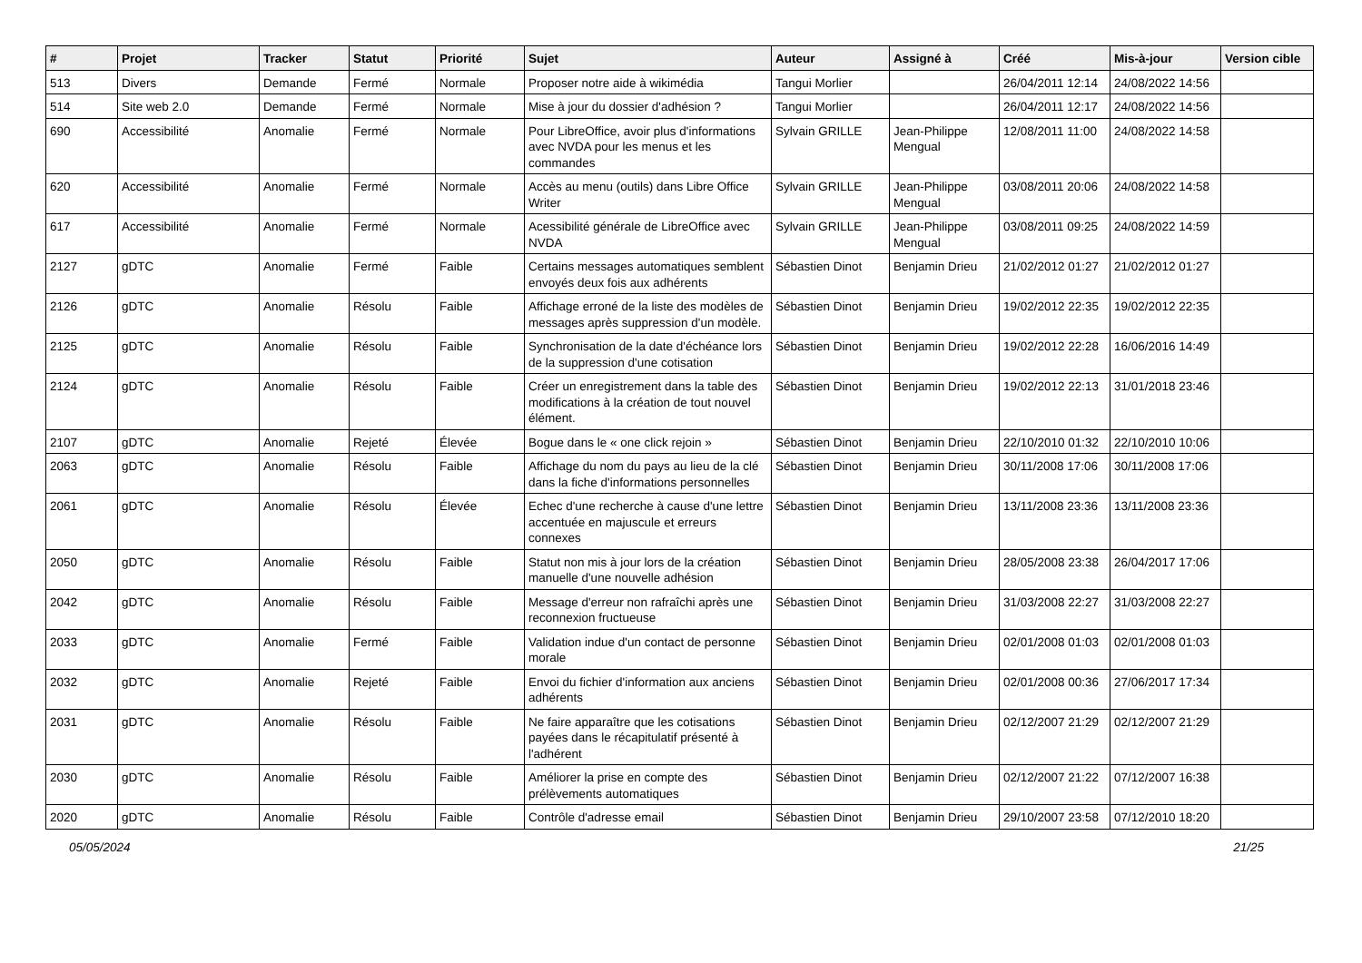| # | Projet | Tracker | Statut | Priorité | Sujet | Auteur | Assigné à | Créé | Mis-à-jour | Version cible |
| --- | --- | --- | --- | --- | --- | --- | --- | --- | --- | --- |
| 513 | Divers | Demande | Fermé | Normale | Proposer notre aide à wikimédia | Tangui Morlier | | 26/04/2011 12:14 | 24/08/2022 14:56 | |
| 514 | Site web 2.0 | Demande | Fermé | Normale | Mise à jour du dossier d'adhésion ? | Tangui Morlier | | 26/04/2011 12:17 | 24/08/2022 14:56 | |
| 690 | Accessibilité | Anomalie | Fermé | Normale | Pour LibreOffice, avoir plus d'informations avec NVDA pour les menus et les commandes | Sylvain GRILLE | Jean-Philippe Mengual | 12/08/2011 11:00 | 24/08/2022 14:58 | |
| 620 | Accessibilité | Anomalie | Fermé | Normale | Accès au menu (outils) dans Libre Office Writer | Sylvain GRILLE | Jean-Philippe Mengual | 03/08/2011 20:06 | 24/08/2022 14:58 | |
| 617 | Accessibilité | Anomalie | Fermé | Normale | Acessibilité générale de LibreOffice avec NVDA | Sylvain GRILLE | Jean-Philippe Mengual | 03/08/2011 09:25 | 24/08/2022 14:59 | |
| 2127 | gDTC | Anomalie | Fermé | Faible | Certains messages automatiques semblent envoyés deux fois aux adhérents | Sébastien Dinot | Benjamin Drieu | 21/02/2012 01:27 | 21/02/2012 01:27 | |
| 2126 | gDTC | Anomalie | Résolu | Faible | Affichage erroné de la liste des modèles de messages après suppression d'un modèle. | Sébastien Dinot | Benjamin Drieu | 19/02/2012 22:35 | 19/02/2012 22:35 | |
| 2125 | gDTC | Anomalie | Résolu | Faible | Synchronisation de la date d'échéance lors de la suppression d'une cotisation | Sébastien Dinot | Benjamin Drieu | 19/02/2012 22:28 | 16/06/2016 14:49 | |
| 2124 | gDTC | Anomalie | Résolu | Faible | Créer un enregistrement dans la table des modifications à la création de tout nouvel élément. | Sébastien Dinot | Benjamin Drieu | 19/02/2012 22:13 | 31/01/2018 23:46 | |
| 2107 | gDTC | Anomalie | Rejeté | Élevée | Bogue dans le « one click rejoin » | Sébastien Dinot | Benjamin Drieu | 22/10/2010 01:32 | 22/10/2010 10:06 | |
| 2063 | gDTC | Anomalie | Résolu | Faible | Affichage du nom du pays au lieu de la clé dans la fiche d'informations personnelles | Sébastien Dinot | Benjamin Drieu | 30/11/2008 17:06 | 30/11/2008 17:06 | |
| 2061 | gDTC | Anomalie | Résolu | Élevée | Echec d'une recherche à cause d'une lettre accentuée en majuscule et erreurs connexes | Sébastien Dinot | Benjamin Drieu | 13/11/2008 23:36 | 13/11/2008 23:36 | |
| 2050 | gDTC | Anomalie | Résolu | Faible | Statut non mis à jour lors de la création manuelle d'une nouvelle adhésion | Sébastien Dinot | Benjamin Drieu | 28/05/2008 23:38 | 26/04/2017 17:06 | |
| 2042 | gDTC | Anomalie | Résolu | Faible | Message d'erreur non rafraîchi après une reconnexion fructueuse | Sébastien Dinot | Benjamin Drieu | 31/03/2008 22:27 | 31/03/2008 22:27 | |
| 2033 | gDTC | Anomalie | Fermé | Faible | Validation indue d'un contact de personne morale | Sébastien Dinot | Benjamin Drieu | 02/01/2008 01:03 | 02/01/2008 01:03 | |
| 2032 | gDTC | Anomalie | Rejeté | Faible | Envoi du fichier d'information aux anciens adhérents | Sébastien Dinot | Benjamin Drieu | 02/01/2008 00:36 | 27/06/2017 17:34 | |
| 2031 | gDTC | Anomalie | Résolu | Faible | Ne faire apparaître que les cotisations payées dans le récapitulatif présenté à l'adhérent | Sébastien Dinot | Benjamin Drieu | 02/12/2007 21:29 | 02/12/2007 21:29 | |
| 2030 | gDTC | Anomalie | Résolu | Faible | Améliorer la prise en compte des prélèvements automatiques | Sébastien Dinot | Benjamin Drieu | 02/12/2007 21:22 | 07/12/2007 16:38 | |
| 2020 | gDTC | Anomalie | Résolu | Faible | Contrôle d'adresse email | Sébastien Dinot | Benjamin Drieu | 29/10/2007 23:58 | 07/12/2010 18:20 | |
05/05/2024 21/25